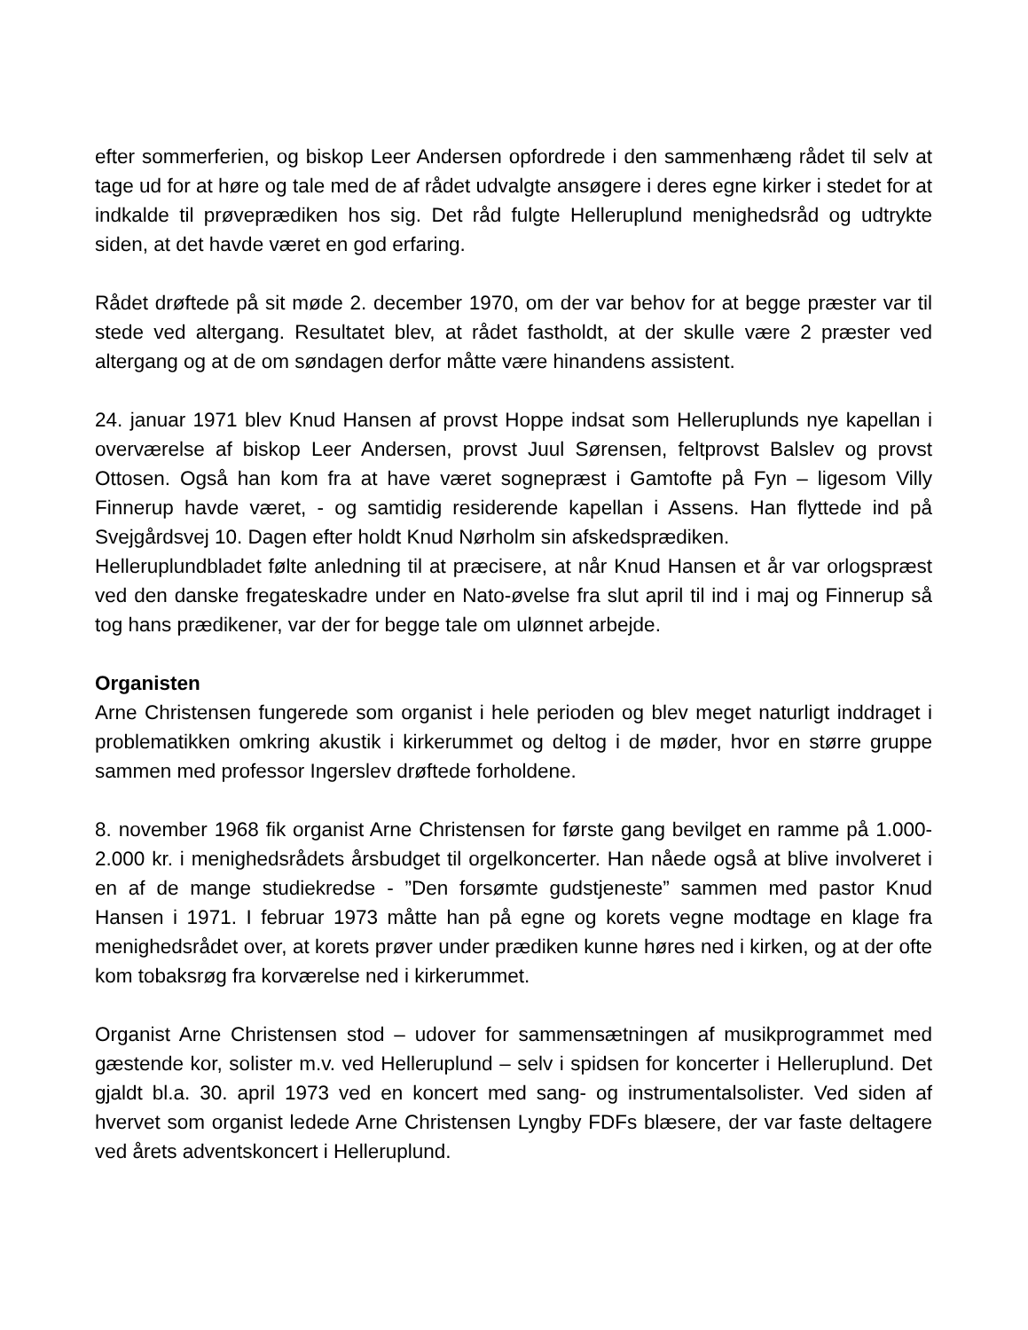efter sommerferien, og biskop Leer Andersen opfordrede i den sammenhæng rådet til selv at tage ud for at høre og tale med de af rådet udvalgte ansøgere i deres egne kirker i stedet for at indkalde til prøveprædiken hos sig. Det råd fulgte Helleruplund menighedsråd og udtrykte siden, at det havde været en god erfaring.
Rådet drøftede på sit møde 2. december 1970, om der var behov for at begge præster var til stede ved altergang. Resultatet blev, at rådet fastholdt, at der skulle være 2 præster ved altergang og at de om søndagen derfor måtte være hinandens assistent.
24. januar 1971 blev Knud Hansen af provst Hoppe indsat som Helleruplunds nye kapellan i overværelse af biskop Leer Andersen, provst Juul Sørensen, feltprovst Balslev og provst Ottosen. Også han kom fra at have været sognepræst i Gamtofte på Fyn – ligesom Villy Finnerup havde været, - og samtidig residerende kapellan i Assens. Han flyttede ind på Svejgårdsvej 10. Dagen efter holdt Knud Nørholm sin afskedsprædiken.
Helleruplundbladet følte anledning til at præcisere, at når Knud Hansen et år var orlogspræst ved den danske fregateskadre under en Nato-øvelse fra slut april til ind i maj og Finnerup så tog hans prædikener, var der for begge tale om ulønnet arbejde.
Organisten
Arne Christensen fungerede som organist i hele perioden og blev meget naturligt inddraget i problematikken omkring akustik i kirkerummet og deltog i de møder, hvor en større gruppe sammen med professor Ingerslev drøftede forholdene.
8. november 1968 fik organist Arne Christensen for første gang bevilget en ramme på 1.000-2.000 kr. i menighedsrådets årsbudget til orgelkoncerter. Han nåede også at blive involveret i en af de mange studiekredse - ”Den forsømte gudstjeneste” sammen med pastor Knud Hansen i 1971. I februar 1973 måtte han på egne og korets vegne modtage en klage fra menighedsrådet over, at korets prøver under prædiken kunne høres ned i kirken, og at der ofte kom tobaksrøg fra korværelse ned i kirkerummet.
Organist Arne Christensen stod – udover for sammensætningen af musikprogrammet med gæstende kor, solister m.v. ved Helleruplund – selv i spidsen for koncerter i Helleruplund. Det gjaldt bl.a. 30. april 1973 ved en koncert med sang- og instrumentalsolister. Ved siden af hvervet som organist ledede Arne Christensen Lyngby FDFs blæsere, der var faste deltagere ved årets adventskoncert i Helleruplund.